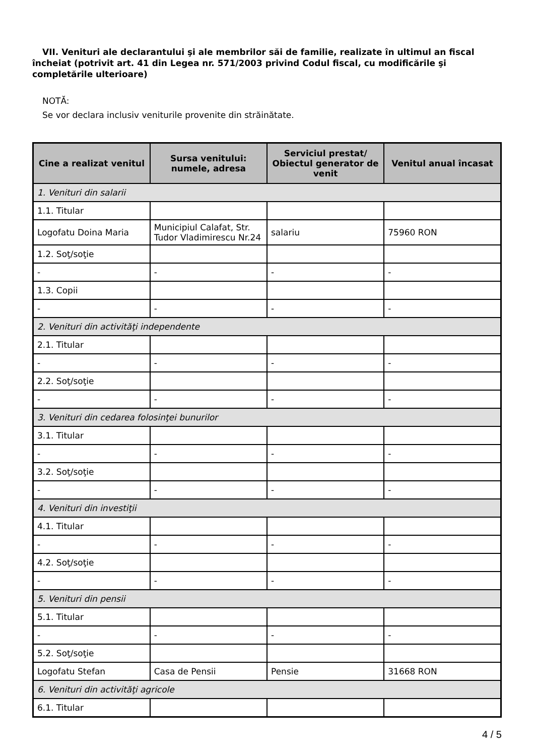VII. Venituri ale declarantului şi ale membrilor săi de familie, realizate în ultimul an fiscal încheiat (potrivit art. 41 din Legea nr. 571/2003 privind Codul fiscal, cu modificările şi completările ulterioare)
NOTĂ:
Se vor declara inclusiv veniturile provenite din străinătate.
| Cine a realizat venitul | Sursa venitului: numele, adresa | Serviciul prestat/ Obiectul generator de venit | Venitul anual încasat |
| --- | --- | --- | --- |
| 1. Venituri din salarii | | | |
| 1.1. Titular | | | |
| Logofatu Doina Maria | Municipiul Calafat, Str. Tudor Vladimirescu Nr.24 | salariu | 75960 RON |
| 1.2. Soţ/soţie | | | |
| - | - | - | - |
| 1.3. Copii | | | |
| - | - | - | - |
| 2. Venituri din activităţi independente | | | |
| 2.1. Titular | | | |
| - | - | - | - |
| 2.2. Soţ/soţie | | | |
| - | - | - | - |
| 3. Venituri din cedarea folosinţei bunurilor | | | |
| 3.1. Titular | | | |
| - | - | - | - |
| 3.2. Soţ/soţie | | | |
| - | - | - | - |
| 4. Venituri din investiţii | | | |
| 4.1. Titular | | | |
| - | - | - | - |
| 4.2. Soţ/soţie | | | |
| - | - | - | - |
| 5. Venituri din pensii | | | |
| 5.1. Titular | | | |
| - | - | - | - |
| 5.2. Soţ/soţie | | | |
| Logofatu Stefan | Casa de Pensii | Pensie | 31668 RON |
| 6. Venituri din activităţi agricole | | | |
| 6.1. Titular | | | |
4 / 5